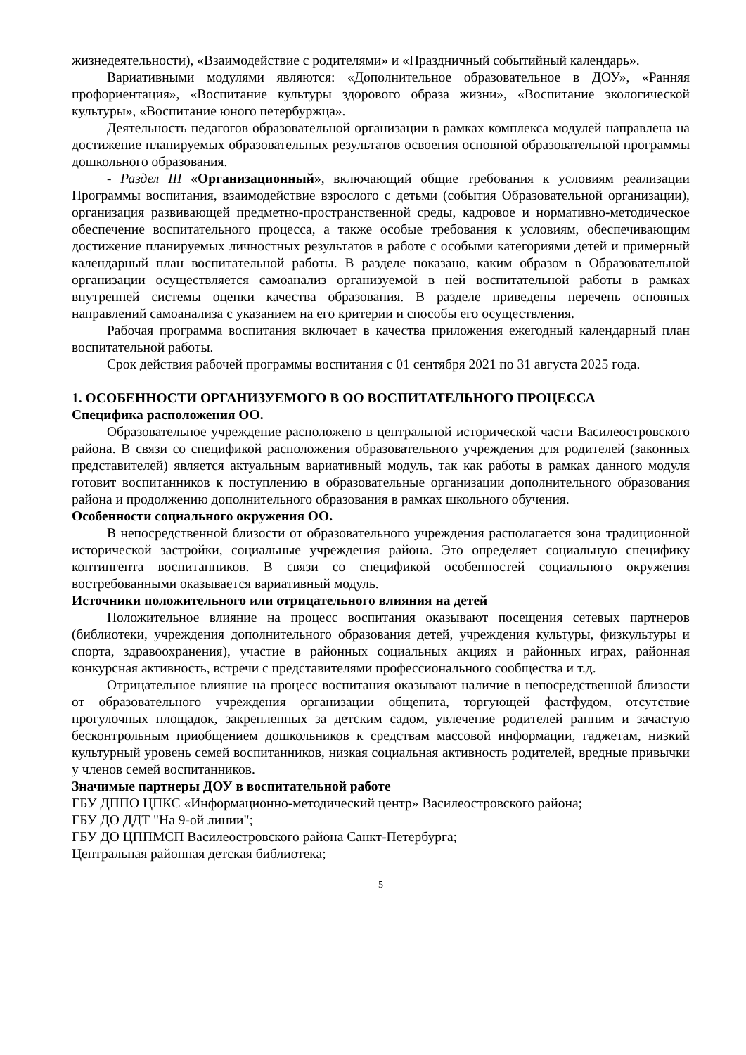жизнедеятельности), «Взаимодействие с родителями» и «Праздничный событийный календарь».
Вариативными модулями являются: «Дополнительное образовательное в ДОУ», «Ранняя профориентация», «Воспитание культуры здорового образа жизни», «Воспитание экологической культуры», «Воспитание юного петербуржца».
Деятельность педагогов образовательной организации в рамках комплекса модулей направлена на достижение планируемых образовательных результатов освоения основной образовательной программы дошкольного образования.
- Раздел III «Организационный», включающий общие требования к условиям реализации Программы воспитания, взаимодействие взрослого с детьми (события Образовательной организации), организация развивающей предметно-пространственной среды, кадровое и нормативно-методическое обеспечение воспитательного процесса, а также особые требования к условиям, обеспечивающим достижение планируемых личностных результатов в работе с особыми категориями детей и примерный календарный план воспитательной работы. В разделе показано, каким образом в Образовательной организации осуществляется самоанализ организуемой в ней воспитательной работы в рамках внутренней системы оценки качества образования. В разделе приведены перечень основных направлений самоанализа с указанием на его критерии и способы его осуществления.
Рабочая программа воспитания включает в качества приложения ежегодный календарный план воспитательной работы.
Срок действия рабочей программы воспитания с 01 сентября 2021 по 31 августа 2025 года.
1. ОСОБЕННОСТИ ОРГАНИЗУЕМОГО В ОО ВОСПИТАТЕЛЬНОГО ПРОЦЕССА
Специфика расположения ОО.
Образовательное учреждение расположено в центральной исторической части Василеостровского района. В связи со спецификой расположения образовательного учреждения для родителей (законных представителей) является актуальным вариативный модуль, так как работы в рамках данного модуля готовит воспитанников к поступлению в образовательные организации дополнительного образования района и продолжению дополнительного образования в рамках школьного обучения.
Особенности социального окружения ОО.
В непосредственной близости от образовательного учреждения располагается зона традиционной исторической застройки, социальные учреждения района. Это определяет социальную специфику контингента воспитанников. В связи со спецификой особенностей социального окружения востребованными оказывается вариативный модуль.
Источники положительного или отрицательного влияния на детей
Положительное влияние на процесс воспитания оказывают посещения сетевых партнеров (библиотеки, учреждения дополнительного образования детей, учреждения культуры, физкультуры и спорта, здравоохранения), участие в районных социальных акциях и районных играх, районная конкурсная активность, встречи с представителями профессионального сообщества и т.д.
Отрицательное влияние на процесс воспитания оказывают наличие в непосредственной близости от образовательного учреждения организации общепита, торгующей фастфудом, отсутствие прогулочных площадок, закрепленных за детским садом, увлечение родителей ранним и зачастую бесконтрольным приобщением дошкольников к средствам массовой информации, гаджетам, низкий культурный уровень семей воспитанников, низкая социальная активность родителей, вредные привычки у членов семей воспитанников.
Значимые партнеры ДОУ в воспитательной работе
ГБУ ДППО ЦПКС «Информационно-методический центр» Василеостровского района;
ГБУ ДО ДДТ "На 9-ой линии";
ГБУ ДО ЦППМСП Василеостровского района Санкт-Петербурга;
Центральная районная детская библиотека;
5